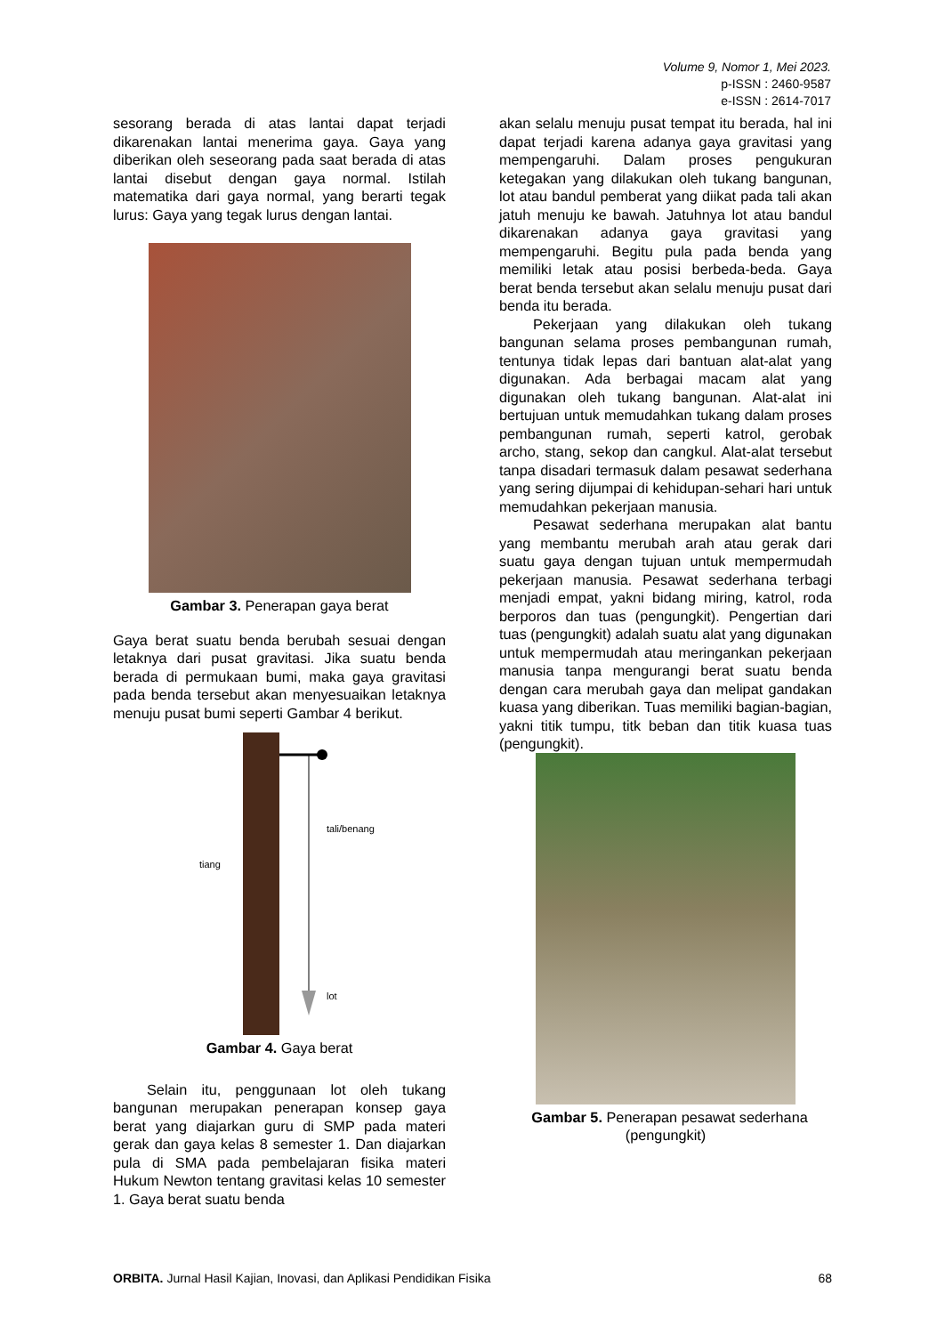Volume 9, Nomor 1, Mei 2023.
p-ISSN : 2460-9587
e-ISSN : 2614-7017
sesorang berada di atas lantai dapat terjadi dikarenakan lantai menerima gaya. Gaya yang diberikan oleh seseorang pada saat berada di atas lantai disebut dengan gaya normal. Istilah matematika dari gaya normal, yang berarti tegak lurus: Gaya yang tegak lurus dengan lantai.
Gambar 3. Penerapan gaya berat
Gaya berat suatu benda berubah sesuai dengan letaknya dari pusat gravitasi. Jika suatu benda berada di permukaan bumi, maka gaya gravitasi pada benda tersebut akan menyesuaikan letaknya menuju pusat bumi seperti Gambar 4 berikut.
tali/benang
tiang
lot
Gambar 4. Gaya berat
Selain itu, penggunaan lot oleh tukang bangunan merupakan penerapan konsep gaya berat yang diajarkan guru di SMP pada materi gerak dan gaya kelas 8 semester 1. Dan diajarkan pula di SMA pada pembelajaran fisika materi Hukum Newton tentang gravitasi kelas 10 semester 1. Gaya berat suatu benda
akan selalu menuju pusat tempat itu berada, hal ini dapat terjadi karena adanya gaya gravitasi yang mempengaruhi. Dalam proses pengukuran ketegakan yang dilakukan oleh tukang bangunan, lot atau bandul pemberat yang diikat pada tali akan jatuh menuju ke bawah. Jatuhnya lot atau bandul dikarenakan adanya gaya gravitasi yang mempengaruhi. Begitu pula pada benda yang memiliki letak atau posisi berbeda-beda. Gaya berat benda tersebut akan selalu menuju pusat dari benda itu berada.
Pekerjaan yang dilakukan oleh tukang bangunan selama proses pembangunan rumah, tentunya tidak lepas dari bantuan alat-alat yang digunakan. Ada berbagai macam alat yang digunakan oleh tukang bangunan. Alat-alat ini bertujuan untuk memudahkan tukang dalam proses pembangunan rumah, seperti katrol, gerobak archo, stang, sekop dan cangkul. Alat-alat tersebut tanpa disadari termasuk dalam pesawat sederhana yang sering dijumpai di kehidupan-sehari hari untuk memudahkan pekerjaan manusia.
Pesawat sederhana merupakan alat bantu yang membantu merubah arah atau gerak dari suatu gaya dengan tujuan untuk mempermudah pekerjaan manusia. Pesawat sederhana terbagi menjadi empat, yakni bidang miring, katrol, roda berporos dan tuas (pengungkit). Pengertian dari tuas (pengungkit) adalah suatu alat yang digunakan untuk mempermudah atau meringankan pekerjaan manusia tanpa mengurangi berat suatu benda dengan cara merubah gaya dan melipat gandakan kuasa yang diberikan. Tuas memiliki bagian-bagian, yakni titik tumpu, titk beban dan titik kuasa tuas (pengungkit).
Gambar 5. Penerapan pesawat sederhana
(pengungkit)
ORBITA. Jurnal Hasil Kajian, Inovasi, dan Aplikasi Pendidikan Fisika 68